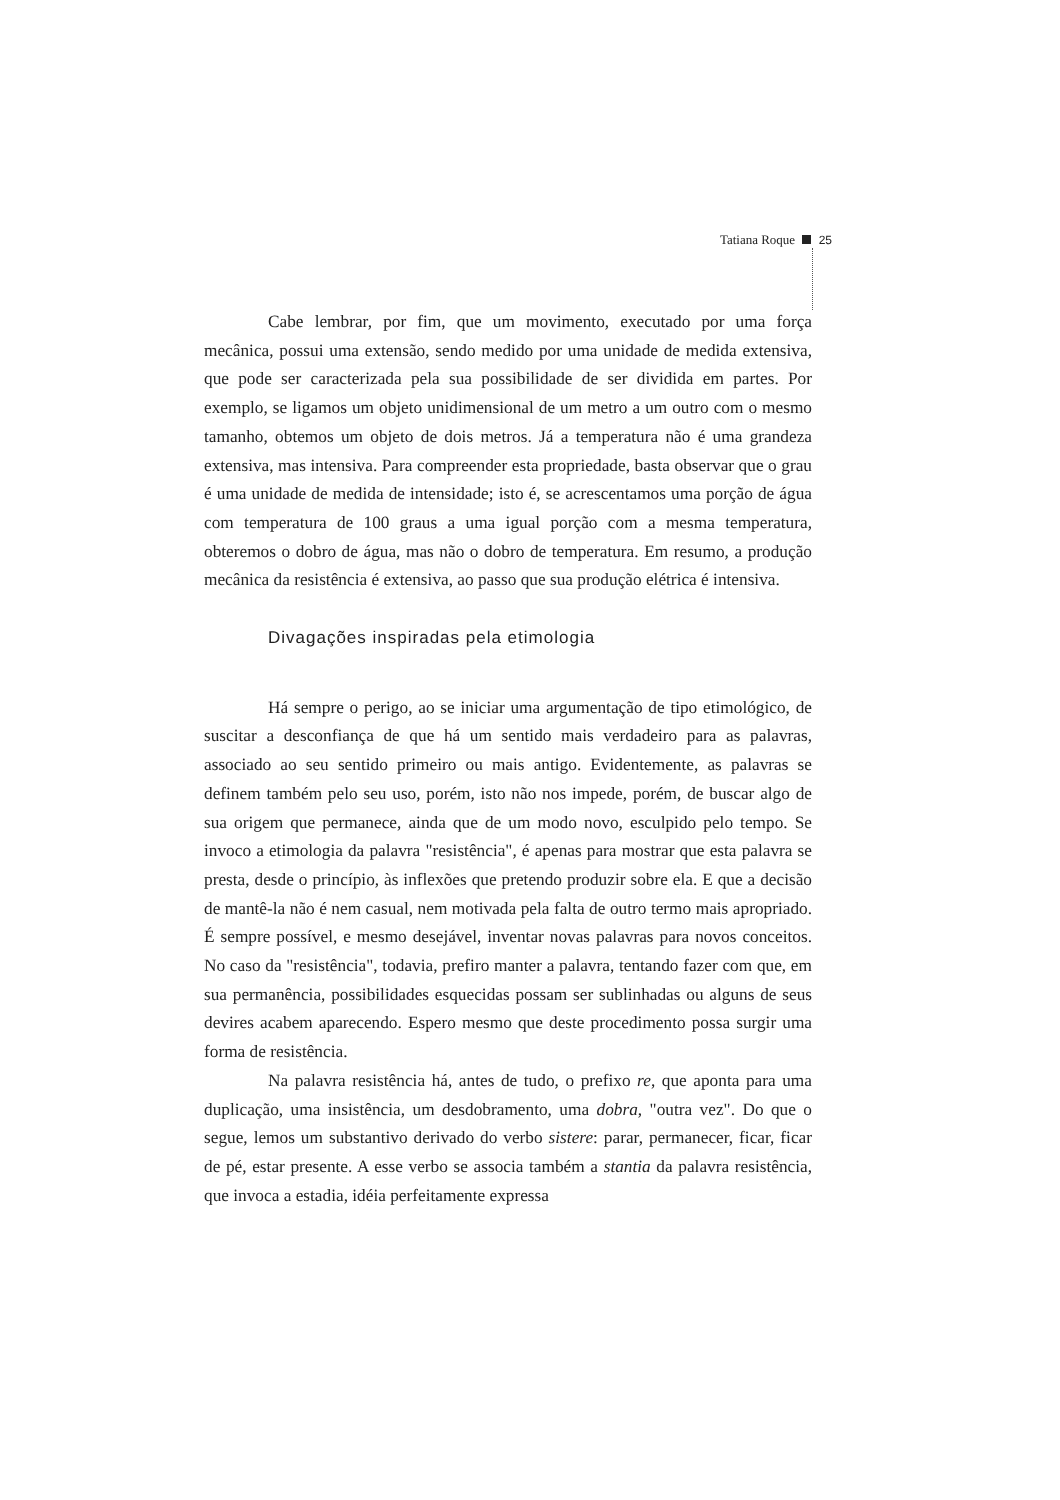Tatiana Roque 25
Cabe lembrar, por fim, que um movimento, executado por uma força mecânica, possui uma extensão, sendo medido por uma unidade de medida extensiva, que pode ser caracterizada pela sua possibilidade de ser dividida em partes. Por exemplo, se ligamos um objeto unidimensional de um metro a um outro com o mesmo tamanho, obtemos um objeto de dois metros. Já a temperatura não é uma grandeza extensiva, mas intensiva. Para compreender esta propriedade, basta observar que o grau é uma unidade de medida de intensidade; isto é, se acrescentamos uma porção de água com temperatura de 100 graus a uma igual porção com a mesma temperatura, obteremos o dobro de água, mas não o dobro de temperatura. Em resumo, a produção mecânica da resistência é extensiva, ao passo que sua produção elétrica é intensiva.
Divagações inspiradas pela etimologia
Há sempre o perigo, ao se iniciar uma argumentação de tipo etimológico, de suscitar a desconfiança de que há um sentido mais verdadeiro para as palavras, associado ao seu sentido primeiro ou mais antigo. Evidentemente, as palavras se definem também pelo seu uso, porém, isto não nos impede, porém, de buscar algo de sua origem que permanece, ainda que de um modo novo, esculpido pelo tempo. Se invoco a etimologia da palavra "resistência", é apenas para mostrar que esta palavra se presta, desde o princípio, às inflexões que pretendo produzir sobre ela. E que a decisão de mantê-la não é nem casual, nem motivada pela falta de outro termo mais apropriado. É sempre possível, e mesmo desejável, inventar novas palavras para novos conceitos. No caso da "resistência", todavia, prefiro manter a palavra, tentando fazer com que, em sua permanência, possibilidades esquecidas possam ser sublinhadas ou alguns de seus devires acabem aparecendo. Espero mesmo que deste procedimento possa surgir uma forma de resistência.
Na palavra resistência há, antes de tudo, o prefixo re, que aponta para uma duplicação, uma insistência, um desdobramento, uma dobra, "outra vez". Do que o segue, lemos um substantivo derivado do verbo sistere: parar, permanecer, ficar, ficar de pé, estar presente. A esse verbo se associa também a stantia da palavra resistência, que invoca a estadia, idéia perfeitamente expressa